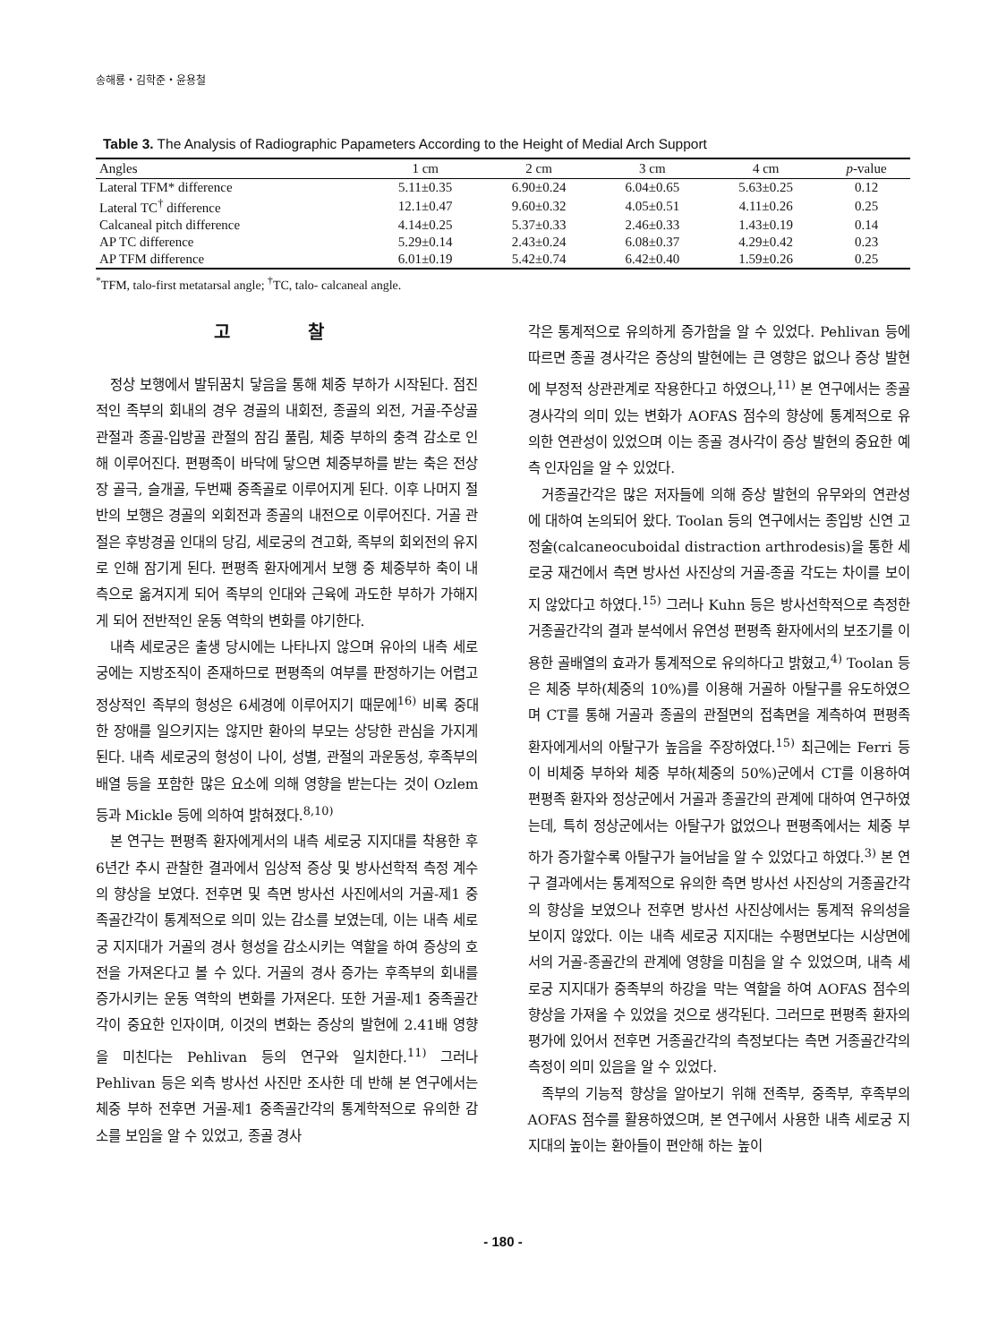송해룡・김학준・윤용철
Table 3. The Analysis of Radiographic Papameters According to the Height of Medial Arch Support
| Angles | 1 cm | 2 cm | 3 cm | 4 cm | p -value |
| --- | --- | --- | --- | --- | --- |
| Lateral TFM* difference | 5.11±0.35 | 6.90±0.24 | 6.04±0.65 | 5.63±0.25 | 0.12 |
| Lateral TC<sup>†</sup> difference | 12.1±0.47 | 9.60±0.32 | 4.05±0.51 | 4.11±0.26 | 0.25 |
| Calcaneal pitch difference | 4.14±0.25 | 5.37±0.33 | 2.46±0.33 | 1.43±0.19 | 0.14 |
| AP TC difference | 5.29±0.14 | 2.43±0.24 | 6.08±0.37 | 4.29±0.42 | 0.23 |
| AP TFM difference | 6.01±0.19 | 5.42±0.74 | 6.42±0.40 | 1.59±0.26 | 0.25 |
<sup>*</sup> TFM, talo-first metatarsal angle; <sup>†</sup>TC, talo- calcaneal angle.
고 찰
정상 보행에서 발뒤꿈치 닿음을 통해 체중 부하가 시작된다. 점진적인 족부의 회내의 경우 경골의 내회전, 종골의 외전, 거골-주상골 관절과 종골-입방골 관절의 잠김 풀림, 체중 부하의 충격 감소로 인해 이루어진다. 편평족이 바닥에 닿으면 체중부하를 받는 축은 전상장 골극, 슬개골, 두번째 중족골로 이루어지게 된다. 이후 나머지 절반의 보행은 경골의 외회전과 종골의 내전으로 이루어진다. 거골 관절은 후방경골 인대의 당김, 세로궁의 견고화, 족부의 회외전의 유지로 인해 잠기게 된다. 편평족 환자에게서 보행 중 체중부하 축이 내측으로 옮겨지게 되어 족부의 인대와 근육에 과도한 부하가 가해지게 되어 전반적인 운동 역학의 변화를 야기한다.
내측 세로궁은 출생 당시에는 나타나지 않으며 유아의 내측 세로궁에는 지방조직이 존재하므로 편평족의 여부를 판정하기는 어렵고 정상적인 족부의 형성은 6세경에 이루어지기 때문에<sup>16)</sup> 비록 중대한 장애를 일으키지는 않지만 환아의 부모는 상당한 관심을 가지게 된다. 내측 세로궁의 형성이 나이, 성별, 관절의 과운동성, 후족부의 배열 등을 포함한 많은 요소에 의해 영향을 받는다는 것이 Ozlem 등과 Mickle 등에 의하여 밝혀졌다.<sup>8,10)</sup>
본 연구는 편평족 환자에게서의 내측 세로궁 지지대를 착용한 후 6년간 추시 관찰한 결과에서 임상적 증상 및 방사선학적 측정 계수의 향상을 보였다. 전후면 및 측면 방사선 사진에서의 거골-제1 중족골간각이 통계적으로 의미 있는 감소를 보였는데, 이는 내측 세로궁 지지대가 거골의 경사 형성을 감소시키는 역할을 하여 증상의 호전을 가져온다고 볼 수 있다. 거골의 경사 증가는 후족부의 회내를 증가시키는 운동 역학의 변화를 가져온다. 또한 거골-제1 중족골간각이 중요한 인자이며, 이것의 변화는 증상의 발현에 2.41배 영향을 미친다는 Pehlivan 등의 연구와 일치한다.<sup>11)</sup> 그러나 Pehlivan 등은 외측 방사선 사진만 조사한 데 반해 본 연구에서는 체중 부하 전후면 거골-제1 중족골간각의 통계학적으로 유의한 감소를 보임을 알 수 있었고, 종골 경사
각은 통계적으로 유의하게 증가함을 알 수 있었다. Pehlivan 등에 따르면 종골 경사각은 증상의 발현에는 큰 영향은 없으나 증상 발현에 부정적 상관관계로 작용한다고 하였으나,<sup>11)</sup> 본 연구에서는 종골 경사각의 의미 있는 변화가 AOFAS 점수의 향상에 통계적으로 유의한 연관성이 있었으며 이는 종골 경사각이 증상 발현의 중요한 예측 인자임을 알 수 있었다.
거종골간각은 많은 저자들에 의해 증상 발현의 유무와의 연관성에 대하여 논의되어 왔다. Toolan 등의 연구에서는 종입방 신연 고정술(calcaneocuboidal distraction arthrodesis)을 통한 세로궁 재건에서 측면 방사선 사진상의 거골-종골 각도는 차이를 보이지 않았다고 하였다.<sup>15)</sup> 그러나 Kuhn 등은 방사선학적으로 측정한 거종골간각의 결과 분석에서 유연성 편평족 환자에서의 보조기를 이용한 골배열의 효과가 통계적으로 유의하다고 밝혔고,<sup>4)</sup> Toolan 등은 체중 부하(체중의 10%)를 이용해 거골하 아탈구를 유도하였으며 CT를 통해 거골과 종골의 관절면의 접촉면을 계측하여 편평족 환자에게서의 아탈구가 높음을 주장하였다.<sup>15)</sup> 최근에는 Ferri 등이 비체중 부하와 체중 부하(체중의 50%)군에서 CT를 이용하여 편평족 환자와 정상군에서 거골과 종골간의 관계에 대하여 연구하였는데, 특히 정상군에서는 아탈구가 없었으나 편평족에서는 체중 부하가 증가할수록 아탈구가 늘어남을 알 수 있었다고 하였다.<sup>3)</sup> 본 연구 결과에서는 통계적으로 유의한 측면 방사선 사진상의 거종골간각의 향상을 보였으나 전후면 방사선 사진상에서는 통계적 유의성을 보이지 않았다. 이는 내측 세로궁 지지대는 수평면보다는 시상면에서의 거골-종골간의 관계에 영향을 미침을 알 수 있었으며, 내측 세로궁 지지대가 중족부의 하강을 막는 역할을 하여 AOFAS 점수의 향상을 가져올 수 있었을 것으로 생각된다. 그러므로 편평족 환자의 평가에 있어서 전후면 거종골간각의 측정보다는 측면 거종골간각의 측정이 의미 있음을 알 수 있었다.
족부의 기능적 향상을 알아보기 위해 전족부, 중족부, 후족부의 AOFAS 점수를 활용하였으며, 본 연구에서 사용한 내측 세로궁 지지대의 높이는 환아들이 편안해 하는 높이
- 180 -